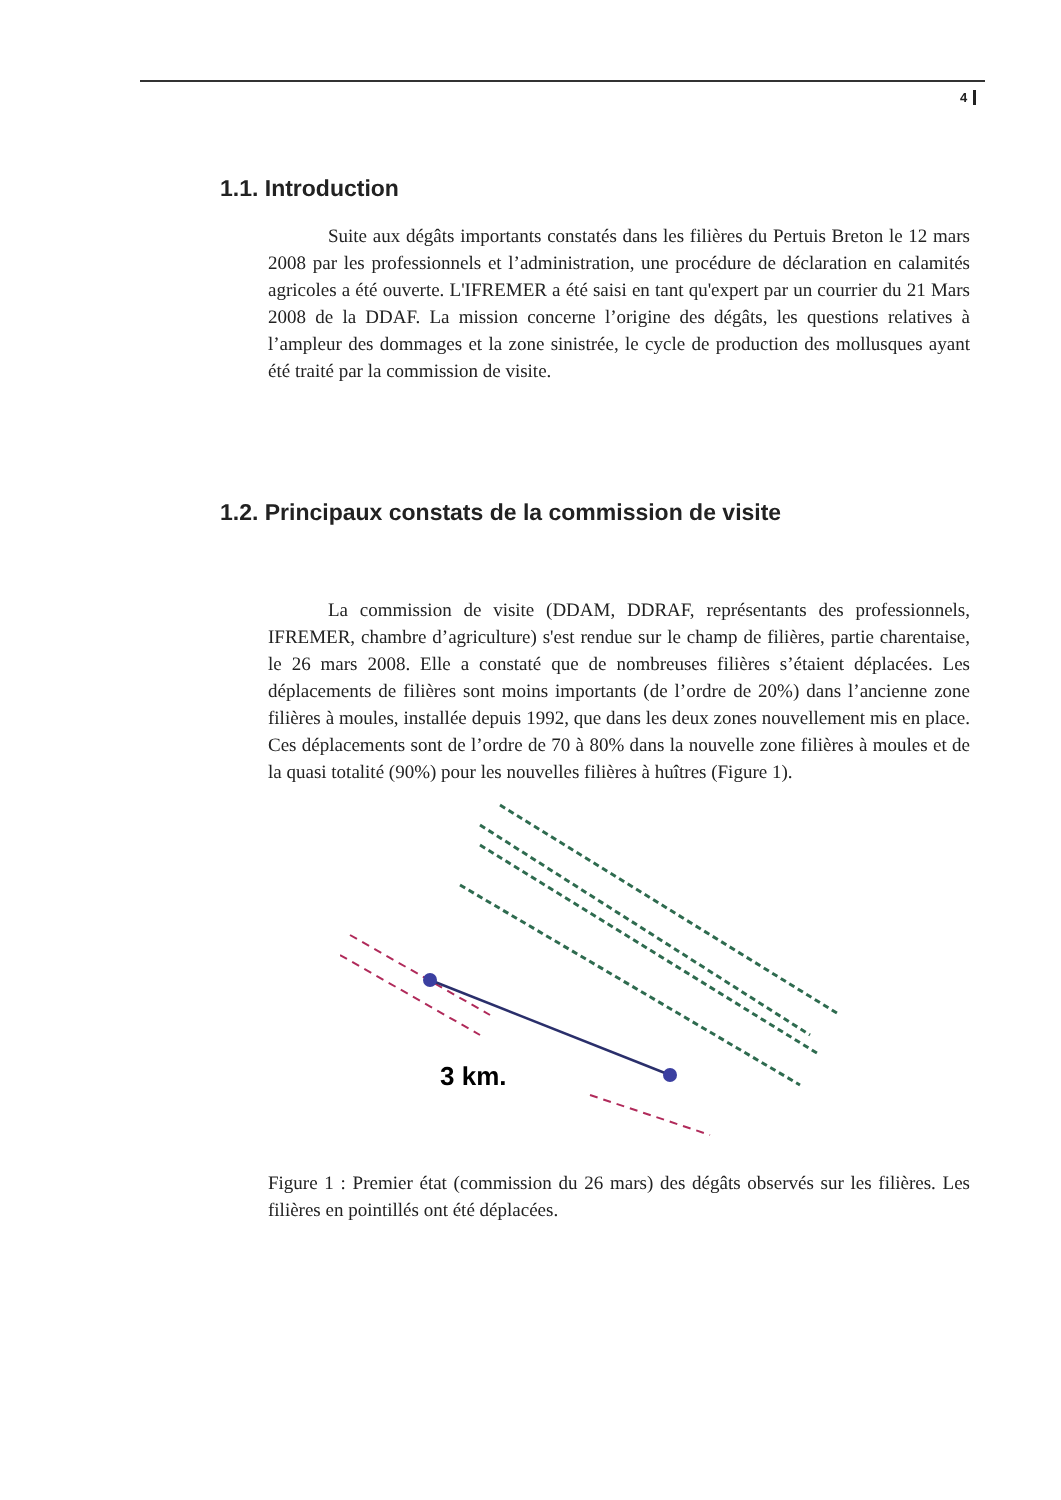4
1.1. Introduction
Suite aux dégâts importants constatés dans les filières du Pertuis Breton le 12 mars 2008 par les professionnels et l’administration, une procédure de déclaration en calamités agricoles a été ouverte. L'IFREMER a été saisi en tant qu'expert par un courrier du 21 Mars 2008 de la DDAF. La mission concerne l’origine des dégâts, les questions relatives à l’ampleur des dommages et la zone sinistrée, le cycle de production des mollusques ayant été traité par la commission de visite.
1.2. Principaux constats de la commission de visite
La commission de visite (DDAM, DDRAF, représentants des professionnels, IFREMER, chambre d’agriculture) s'est rendue sur le champ de filières, partie charentaise, le 26 mars 2008. Elle a constaté que de nombreuses filières s’étaient déplacées. Les déplacements de filières sont moins importants (de l’ordre de 20%) dans l’ancienne zone filières à moules, installée depuis 1992, que dans les deux zones nouvellement mis en place. Ces déplacements sont de l’ordre de 70 à 80% dans la nouvelle zone filières à moules et de la quasi totalité (90%) pour les nouvelles filières à huîtres (Figure 1).
3 km.
Figure 1 : Premier état (commission du 26 mars) des dégâts observés sur les filières. Les filières en pointillés ont été déplacées.